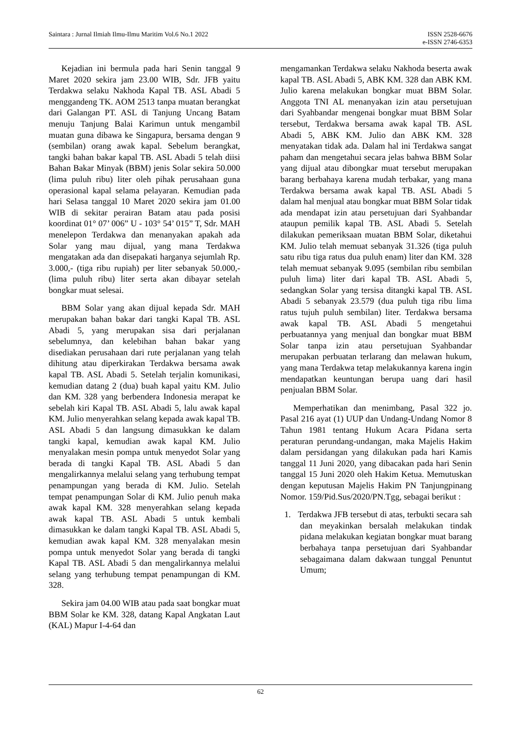Saintara : Jurnal Ilmiah Ilmu-Ilmu Maritim Vol.6 No.1 2022
ISSN 2528-6676
e-ISSN 2746-6353
Kejadian ini bermula pada hari Senin tanggal 9 Maret 2020 sekira jam 23.00 WIB, Sdr. JFB yaitu Terdakwa selaku Nakhoda Kapal TB. ASL Abadi 5 menggandeng TK. AOM 2513 tanpa muatan berangkat dari Galangan PT. ASL di Tanjung Uncang Batam menuju Tanjung Balai Karimun untuk mengambil muatan guna dibawa ke Singapura, bersama dengan 9 (sembilan) orang awak kapal. Sebelum berangkat, tangki bahan bakar kapal TB. ASL Abadi 5 telah diisi Bahan Bakar Minyak (BBM) jenis Solar sekira 50.000 (lima puluh ribu) liter oleh pihak perusahaan guna operasional kapal selama pelayaran. Kemudian pada hari Selasa tanggal 10 Maret 2020 sekira jam 01.00 WIB di sekitar perairan Batam atau pada posisi koordinat 01° 07’ 006” U - 103° 54’ 015” T, Sdr. MAH menelepon Terdakwa dan menanyakan apakah ada Solar yang mau dijual, yang mana Terdakwa mengatakan ada dan disepakati harganya sejumlah Rp. 3.000,- (tiga ribu rupiah) per liter sebanyak 50.000,- (lima puluh ribu) liter serta akan dibayar setelah bongkar muat selesai.
BBM Solar yang akan dijual kepada Sdr. MAH merupakan bahan bakar dari tangki Kapal TB. ASL Abadi 5, yang merupakan sisa dari perjalanan sebelumnya, dan kelebihan bahan bakar yang disediakan perusahaan dari rute perjalanan yang telah dihitung atau diperkirakan Terdakwa bersama awak kapal TB. ASL Abadi 5. Setelah terjalin komunikasi, kemudian datang 2 (dua) buah kapal yaitu KM. Julio dan KM. 328 yang berbendera Indonesia merapat ke sebelah kiri Kapal TB. ASL Abadi 5, lalu awak kapal KM. Julio menyerahkan selang kepada awak kapal TB. ASL Abadi 5 dan langsung dimasukkan ke dalam tangki kapal, kemudian awak kapal KM. Julio menyalakan mesin pompa untuk menyedot Solar yang berada di tangki Kapal TB. ASL Abadi 5 dan mengalirkannya melalui selang yang terhubung tempat penampungan yang berada di KM. Julio. Setelah tempat penampungan Solar di KM. Julio penuh maka awak kapal KM. 328 menyerahkan selang kepada awak kapal TB. ASL Abadi 5 untuk kembali dimasukkan ke dalam tangki Kapal TB. ASL Abadi 5, kemudian awak kapal KM. 328 menyalakan mesin pompa untuk menyedot Solar yang berada di tangki Kapal TB. ASL Abadi 5 dan mengalirkannya melalui selang yang terhubung tempat penampungan di KM. 328.
Sekira jam 04.00 WIB atau pada saat bongkar muat BBM Solar ke KM. 328, datang Kapal Angkatan Laut (KAL) Mapur I-4-64 dan
mengamankan Terdakwa selaku Nakhoda beserta awak kapal TB. ASL Abadi 5, ABK KM. 328 dan ABK KM. Julio karena melakukan bongkar muat BBM Solar. Anggota TNI AL menanyakan izin atau persetujuan dari Syahbandar mengenai bongkar muat BBM Solar tersebut, Terdakwa bersama awak kapal TB. ASL Abadi 5, ABK KM. Julio dan ABK KM. 328 menyatakan tidak ada. Dalam hal ini Terdakwa sangat paham dan mengetahui secara jelas bahwa BBM Solar yang dijual atau dibongkar muat tersebut merupakan barang berbahaya karena mudah terbakar, yang mana Terdakwa bersama awak kapal TB. ASL Abadi 5 dalam hal menjual atau bongkar muat BBM Solar tidak ada mendapat izin atau persetujuan dari Syahbandar ataupun pemilik kapal TB. ASL Abadi 5. Setelah dilakukan pemeriksaan muatan BBM Solar, diketahui KM. Julio telah memuat sebanyak 31.326 (tiga puluh satu ribu tiga ratus dua puluh enam) liter dan KM. 328 telah memuat sebanyak 9.095 (sembilan ribu sembilan puluh lima) liter dari kapal TB. ASL Abadi 5, sedangkan Solar yang tersisa ditangki kapal TB. ASL Abadi 5 sebanyak 23.579 (dua puluh tiga ribu lima ratus tujuh puluh sembilan) liter. Terdakwa bersama awak kapal TB. ASL Abadi 5 mengetahui perbuatannya yang menjual dan bongkar muat BBM Solar tanpa izin atau persetujuan Syahbandar merupakan perbuatan terlarang dan melawan hukum, yang mana Terdakwa tetap melakukannya karena ingin mendapatkan keuntungan berupa uang dari hasil penjualan BBM Solar.
Memperhatikan dan menimbang, Pasal 322 jo. Pasal 216 ayat (1) UUP dan Undang-Undang Nomor 8 Tahun 1981 tentang Hukum Acara Pidana serta peraturan perundang-undangan, maka Majelis Hakim dalam persidangan yang dilakukan pada hari Kamis tanggal 11 Juni 2020, yang dibacakan pada hari Senin tanggal 15 Juni 2020 oleh Hakim Ketua. Memutuskan dengan keputusan Majelis Hakim PN Tanjungpinang Nomor. 159/Pid.Sus/2020/PN.Tgg, sebagai berikut :
1. Terdakwa JFB tersebut di atas, terbukti secara sah dan meyakinkan bersalah melakukan tindak pidana melakukan kegiatan bongkar muat barang berbahaya tanpa persetujuan dari Syahbandar sebagaimana dalam dakwaan tunggal Penuntut Umum;
62